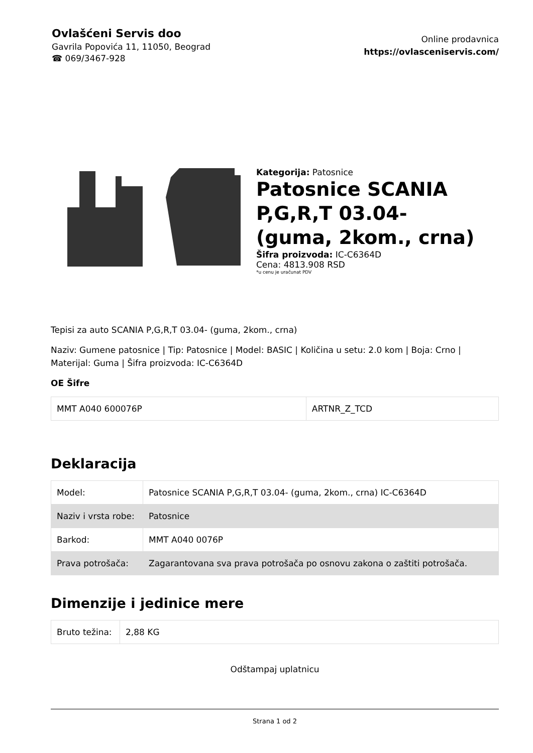Ovlašćeni Servis doo
Gavrila Popovića 11, 11050, Beograd
☎ 069/3467-928
Online prodavnica
https://ovlasceniservis.com/
Kategorija: Patosnice
Patosnice SCANIA P,G,R,T 03.04- (guma, 2kom., crna)
Šifra proizvoda: IC-C6364D
Cena: 4813.908 RSD
*u cenu je uračunat PDV
Tepisi za auto SCANIA P,G,R,T 03.04- (guma, 2kom., crna)
Naziv: Gumene patosnice | Tip: Patosnice | Model: BASIC | Količina u setu: 2.0 kom | Boja: Crno | Materijal: Guma | Šifra proizvoda: IC-C6364D
OE Šifre
| MMT A040 600076P | ARTNR_Z_TCD |
Deklaracija
| Model: | Patosnice SCANIA P,G,R,T 03.04- (guma, 2kom., crna) IC-C6364D |
| Naziv i vrsta robe: | Patosnice |
| Barkod: | MMT A040 0076P |
| Prava potrošača: | Zagarantovana sva prava potrošača po osnovu zakona o zaštiti potrošača. |
Dimenzije i jedinice mere
| Bruto težina: | 2,88 KG |
Odštampaj uplatnicu
Strana 1 od 2